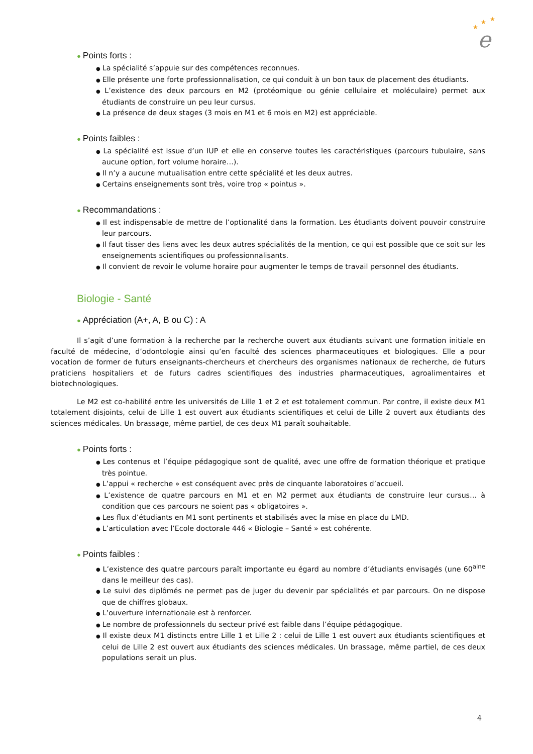★
★
★
e
● Points forts :
● La spécialité s’appuie sur des compétences reconnues.
● Elle présente une forte professionnalisation, ce qui conduit à un bon taux de placement des étudiants.
● L’existence des deux parcours en M2 (protéomique ou génie cellulaire et moléculaire) permet aux étudiants de construire un peu leur cursus.
● La présence de deux stages (3 mois en M1 et 6 mois en M2) est appréciable.
● Points faibles :
● La spécialité est issue d’un IUP et elle en conserve toutes les caractéristiques (parcours tubulaire, sans aucune option, fort volume horaire…).
● Il n’y a aucune mutualisation entre cette spécialité et les deux autres.
● Certains enseignements sont très, voire trop « pointus ».
● Recommandations :
● Il est indispensable de mettre de l’optionalité dans la formation. Les étudiants doivent pouvoir construire leur parcours.
● Il faut tisser des liens avec les deux autres spécialités de la mention, ce qui est possible que ce soit sur les enseignements scientifiques ou professionnalisants.
● Il convient de revoir le volume horaire pour augmenter le temps de travail personnel des étudiants.
Biologie - Santé
● Appréciation (A+, A, B ou C) : A
Il s’agit d’une formation à la recherche par la recherche ouvert aux étudiants suivant une formation initiale en faculté de médecine, d’odontologie ainsi qu’en faculté des sciences pharmaceutiques et biologiques. Elle a pour vocation de former de futurs enseignants-chercheurs et chercheurs des organismes nationaux de recherche, de futurs praticiens hospitaliers et de futurs cadres scientifiques des industries pharmaceutiques, agroalimentaires et biotechnologiques.
Le M2 est co-habilité entre les universités de Lille 1 et 2 et est totalement commun. Par contre, il existe deux M1 totalement disjoints, celui de Lille 1 est ouvert aux étudiants scientifiques et celui de Lille 2 ouvert aux étudiants des sciences médicales. Un brassage, même partiel, de ces deux M1 paraît souhaitable.
● Points forts :
● Les contenus et l’équipe pédagogique sont de qualité, avec une offre de formation théorique et pratique très pointue.
● L’appui « recherche » est conséquent avec près de cinquante laboratoires d’accueil.
● L’existence de quatre parcours en M1 et en M2 permet aux étudiants de construire leur cursus… à condition que ces parcours ne soient pas « obligatoires ».
● Les flux d’étudiants en M1 sont pertinents et stabilisés avec la mise en place du LMD.
● L’articulation avec l’Ecole doctorale 446 « Biologie – Santé » est cohérente.
● Points faibles :
● L’existence des quatre parcours paraît importante eu égard au nombre d’étudiants envisagés (une 60<sup>aine</sup> dans le meilleur des cas).
● Le suivi des diplômés ne permet pas de juger du devenir par spécialités et par parcours. On ne dispose que de chiffres globaux.
● L’ouverture internationale est à renforcer.
● Le nombre de professionnels du secteur privé est faible dans l’équipe pédagogique.
● Il existe deux M1 distincts entre Lille 1 et Lille 2 : celui de Lille 1 est ouvert aux étudiants scientifiques et celui de Lille 2 est ouvert aux étudiants des sciences médicales. Un brassage, même partiel, de ces deux populations serait un plus.
4